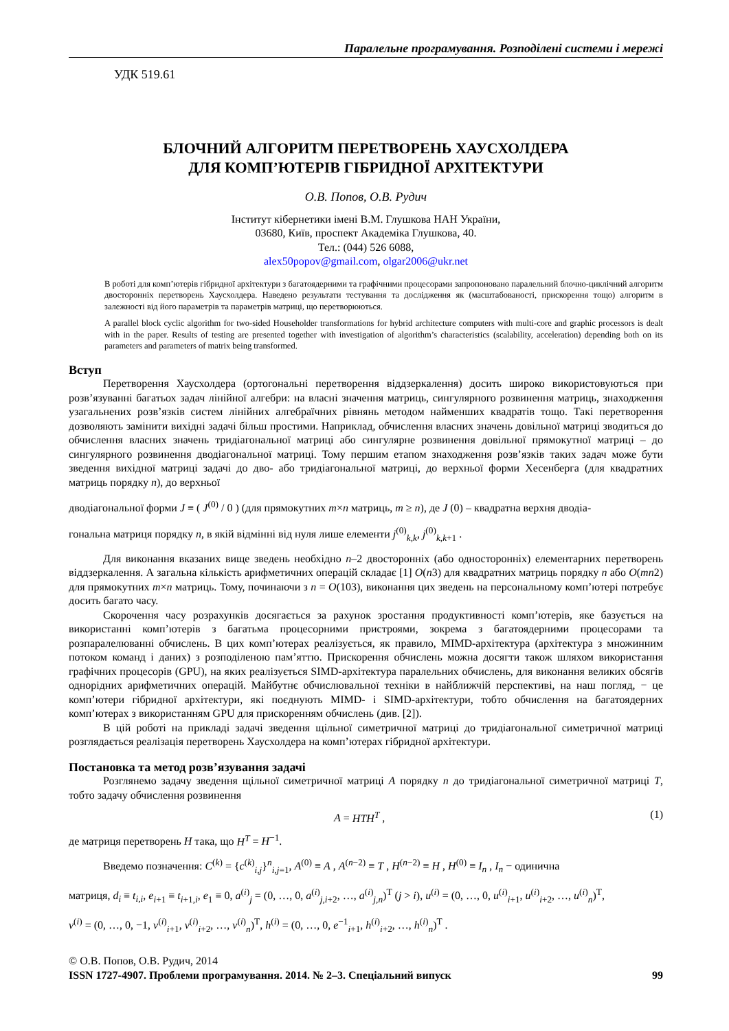Паралельне програмування. Розподілені системи і мережі
УДК 519.61
БЛОЧНИЙ АЛГОРИТМ ПЕРЕТВОРЕНЬ ХАУСХОЛДЕРА
ДЛЯ КОМП’ЮТЕРІВ ГІБРИДНОЇ АРХІТЕКТУРИ
О.В. Попов, О.В. Рудич
Інститут кібернетики імені В.М. Глушкова НАН України,
03680, Київ, проспект Академіка Глушкова, 40.
Тел.: (044) 526 6088,
alex50popov@gmail.com, olgar2006@ukr.net
В роботі для комп’ютерів гібридної архітектури з багатоядерними та графічними процесорами запропоновано паралельний блочно-циклічний алгоритм двосторонніх перетворень Хаусхолдера. Наведено результати тестування та дослідження як (масштабованості, прискорення тощо) алгоритм в залежності від його параметрів та параметрів матриці, що перетворюються.
A parallel block cyclic algorithm for two-sided Householder transformations for hybrid architecture computers with multi-core and graphic processors is dealt with in the paper. Results of testing are presented together with investigation of algorithm’s characteristics (scalability, acceleration) depending both on its parameters and parameters of matrix being transformed.
Вступ
Перетворення Хаусхолдера (ортогональні перетворення віддзеркалення) досить широко використовуються при розв’язуванні багатьох задач лінійної алгебри: на власні значення матриць, сингулярного розвинення матриць, знаходження узагальнених розв’язків систем лінійних алгебраїчних рівнянь методом найменших квадратів тощо. Такі перетворення дозволяють замінити вихідні задачі більш простими. Наприклад, обчислення власних значень довільної матриці зводиться до обчислення власних значень тридіагональної матриці або сингулярне розвинення довільної прямокутної матриці – до сингулярного розвинення дводіагональної матриці. Тому першим етапом знаходження розв’язків таких задач може бути зведення вихідної матриці задачі до дво- або тридіагональної матриці, до верхньої форми Хесенберга (для квадратних матриць порядку n), до верхньої
дводіагональної форми J ≡ ( J<sup>(0)</sup> / 0 ) (для прямокутних m×n матриць, m ≥ n), де J (0) – квадратна верхня дводіа-
гональна матриця порядку n, в якій відмінні від нуля лише елементи j<sup>(0)</sup><sub>k,k</sub>, j<sup>(0)</sup><sub>k,k+1</sub> .
Для виконання вказаних вище зведень необхідно n–2 двосторонніх (або односторонніх) елементарних перетворень віддзеркалення. А загальна кількість арифметичних операцій складає [1] O(n3) для квадратних матриць порядку n або O(mn2) для прямокутних m×n матриць. Тому, починаючи з n = O(103), виконання цих зведень на персональному комп’ютері потребує досить багато часу.
Скорочення часу розрахунків досягається за рахунок зростання продуктивності комп’ютерів, яке базується на використанні комп’ютерів з багатьма процесорними пристроями, зокрема з багатоядерними процесорами та розпаралелюванні обчислень. В цих комп’ютерах реалізується, як правило, MIMD-архітектура (архітектура з множинним потоком команд і даних) з розподіленою пам’яттю. Прискорення обчислень можна досягти також шляхом використання графічних процесорів (GPU), на яких реалізується SIMD-архітектура паралельних обчислень, для виконання великих обсягів однорідних арифметичних операцій. Майбутнє обчислювальної техніки в найближчій перспективі, на наш погляд, − це комп’ютери гібридної архітектури, які поєднують MIMD- і SIMD-архітектури, тобто обчислення на багатоядерних комп’ютерах з використанням GPU для прискоренням обчислень (див. [2]).
В цій роботі на прикладі задачі зведення щільної симетричної матриці до тридіагональної симетричної матриці розглядається реалізація перетворень Хаусхолдера на комп’ютерах гібридної архітектури.
Постановка та метод розв’язування задачі
Розглянемо задачу зведення щільної симетричної матриці A порядку n до тридіагональної симетричної матриці T, тобто задачу обчислення розвинення
A = HTH<sup>T</sup> , (1)
де матриця перетворень H така, що H<sup>T</sup> = H<sup>−1</sup>.
Введемо позначення: C<sup>(k)</sup> = {c<sup>(k)</sup><sub>i,j</sub>}<sup>n</sup><sub>i,j=1</sub>, A<sup>(0)</sup> ≡ A , A<sup>(n−2)</sup> ≡ T , H<sup>(n−2)</sup> ≡ H , H<sup>(0)</sup> ≡ I<sub>n</sub> , I<sub>n</sub> − одинична
матриця, d<sub>i</sub> ≡ t<sub>i,i</sub>, e<sub>i+1</sub> ≡ t<sub>i+1,i</sub>, e<sub>1</sub> ≡ 0, a<sup>(i)</sup><sub>j</sub> = (0, …, 0, a<sup>(i)</sup><sub>j,i+2</sub>, …, a<sup>(i)</sup><sub>j,n</sub>)<sup>T</sup> (j > i), u<sup>(i)</sup> = (0, …, 0, u<sup>(i)</sup><sub>i+1</sub>, u<sup>(i)</sup><sub>i+2</sub>, …, u<sup>(i)</sup><sub>n</sub>)<sup>T</sup>,
v<sup>(i)</sup> = (0, …, 0, −1, v<sup>(i)</sup><sub>i+1</sub>, v<sup>(i)</sup><sub>i+2</sub>, …, v<sup>(i)</sup><sub>n</sub>)<sup>T</sup>, h<sup>(i)</sup> = (0, …, 0, e<sup>−1</sup><sub>i+1</sub>, h<sup>(i)</sup><sub>i+2</sub>, …, h<sup>(i)</sup><sub>n</sub>)<sup>T</sup> .
© О.В. Попов, О.В. Рудич, 2014
ISSN 1727-4907. Проблеми програмування. 2014. № 2–3. Спеціальний випуск 99